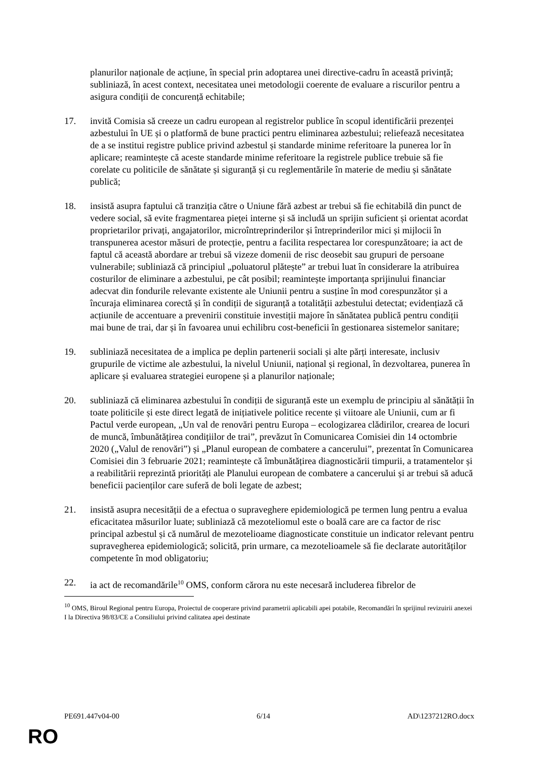planurilor naționale de acțiune, în special prin adoptarea unei directive-cadru în această privință; subliniază, în acest context, necesitatea unei metodologii coerente de evaluare a riscurilor pentru a asigura condiții de concurență echitabile;
17. invită Comisia să creeze un cadru european al registrelor publice în scopul identificării prezenței azbestului în UE și o platformă de bune practici pentru eliminarea azbestului; reliefează necesitatea de a se institui registre publice privind azbestul și standarde minime referitoare la punerea lor în aplicare; reamintește că aceste standarde minime referitoare la registrele publice trebuie să fie corelate cu politicile de sănătate și siguranță și cu reglementările în materie de mediu și sănătate publică;
18. insistă asupra faptului că tranziția către o Uniune fără azbest ar trebui să fie echitabilă din punct de vedere social, să evite fragmentarea pieței interne și să includă un sprijin suficient și orientat acordat proprietarilor privați, angajatorilor, microîntreprinderilor și întreprinderilor mici și mijlocii în transpunerea acestor măsuri de protecție, pentru a facilita respectarea lor corespunzătoare; ia act de faptul că această abordare ar trebui să vizeze domenii de risc deosebit sau grupuri de persoane vulnerabile; subliniază că principiul „poluatorul plătește” ar trebui luat în considerare la atribuirea costurilor de eliminare a azbestului, pe cât posibil; reamintește importanța sprijinului financiar adecvat din fondurile relevante existente ale Uniunii pentru a susține în mod corespunzător și a încuraja eliminarea corectă și în condiții de siguranță a totalității azbestului detectat; evidențiază că acțiunile de accentuare a prevenirii constituie investiții majore în sănătatea publică pentru condiții mai bune de trai, dar și în favoarea unui echilibru cost-beneficii în gestionarea sistemelor sanitare;
19. subliniază necesitatea de a implica pe deplin partenerii sociali și alte părți interesate, inclusiv grupurile de victime ale azbestului, la nivelul Uniunii, național și regional, în dezvoltarea, punerea în aplicare și evaluarea strategiei europene și a planurilor naționale;
20. subliniază că eliminarea azbestului în condiții de siguranță este un exemplu de principiu al sănătății în toate politicile și este direct legată de inițiativele politice recente și viitoare ale Uniunii, cum ar fi Pactul verde european, „Un val de renovări pentru Europa – ecologizarea clădirilor, crearea de locuri de muncă, îmbunătățirea condițiilor de trai”, prevăzut în Comunicarea Comisiei din 14 octombrie 2020 („Valul de renovări”) și „Planul european de combatere a cancerului”, prezentat în Comunicarea Comisiei din 3 februarie 2021; reamintește că îmbunătățirea diagnosticării timpurii, a tratamentelor și a reabilitării reprezintă priorități ale Planului european de combatere a cancerului și ar trebui să aducă beneficii pacienților care suferă de boli legate de azbest;
21. insistă asupra necesității de a efectua o supraveghere epidemiologică pe termen lung pentru a evalua eficacitatea măsurilor luate; subliniază că mezoteliomul este o boală care are ca factor de risc principal azbestul și că numărul de mezotelioame diagnosticate constituie un indicator relevant pentru supravegherea epidemiologică; solicită, prin urmare, ca mezotelioamele să fie declarate autorităților competente în mod obligatoriu;
22. ia act de recomandările<sup>10</sup> OMS, conform cărora nu este necesară includerea fibrelor de
<sup>10</sup> OMS, Biroul Regional pentru Europa, Proiectul de cooperare privind parametrii aplicabili apei potabile, Recomandări în sprijinul revizuirii anexei I la Directiva 98/83/CE a Consiliului privind calitatea apei destinate
PE691.447v04-00 6/14 AD\1237212RO.docx
RO